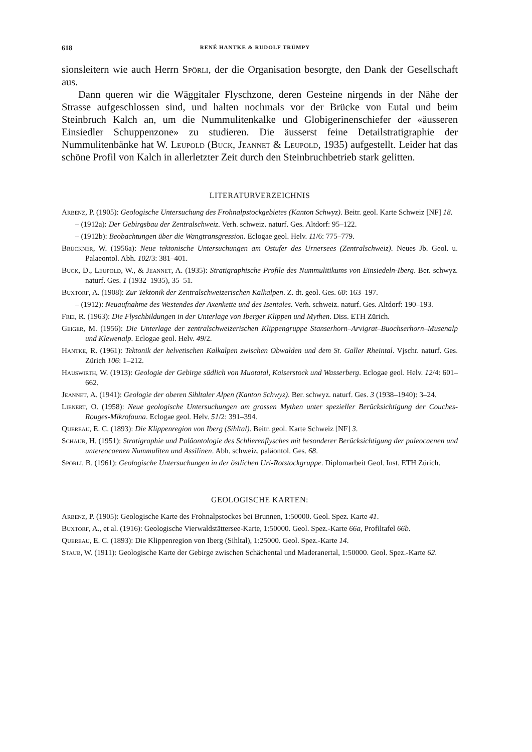618 RENÉ HANTKE & RUDOLF TRÜMPY
sionsleitern wie auch Herrn Spörli, der die Organisation besorgte, den Dank der Gesellschaft aus.
Dann queren wir die Wäggitaler Flyschzone, deren Gesteine nirgends in der Nähe der Strasse aufgeschlossen sind, und halten nochmals vor der Brücke von Eutal und beim Steinbruch Kalch an, um die Nummulitenkalke und Globigerinenschiefer der «äusseren Einsiedler Schuppenzone» zu studieren. Die äusserst feine Detailstratigraphie der Nummulitenbänke hat W. Leupold (Buck, Jeannet & Leupold, 1935) aufgestellt. Leider hat das schöne Profil von Kalch in allerletzter Zeit durch den Steinbruchbetrieb stark gelitten.
LITERATURVERZEICHNIS
Arbenz, P. (1905): Geologische Untersuchung des Frohnalpstockgebietes (Kanton Schwyz). Beitr. geol. Karte Schweiz [NF] 18.
– (1912a): Der Gebirgsbau der Zentralschweiz. Verh. schweiz. naturf. Ges. Altdorf: 95–122.
– (1912b): Beobachtungen über die Wangtransgression. Eclogae geol. Helv. 11/6: 775–779.
Brückner, W. (1956a): Neue tektonische Untersuchungen am Ostufer des Urnersees (Zentralschweiz). Neues Jb. Geol. u. Palaeontol. Abh. 102/3: 381–401.
Buck, D., Leupold, W., & Jeannet, A. (1935): Stratigraphische Profile des Nummulitikums von Einsiedeln-Iberg. Ber. schwyz. naturf. Ges. 1 (1932–1935), 35–51.
Buxtorf, A. (1908): Zur Tektonik der Zentralschweizerischen Kalkalpen. Z. dt. geol. Ges. 60: 163–197.
– (1912): Neuaufnahme des Westendes der Axenkette und des Isentales. Verh. schweiz. naturf. Ges. Altdorf: 190–193.
Frei, R. (1963): Die Flyschbildungen in der Unterlage von Iberger Klippen und Mythen. Diss. ETH Zürich.
Geiger, M. (1956): Die Unterlage der zentralschweizerischen Klippengruppe Stanserhorn–Arvigrat–Buochserhorn–Musenalp und Klewenalp. Eclogae geol. Helv. 49/2.
Hantke, R. (1961): Tektonik der helvetischen Kalkalpen zwischen Obwalden und dem St. Galler Rheintal. Vjschr. naturf. Ges. Zürich 106: 1–212.
Hauswirth, W. (1913): Geologie der Gebirge südlich von Muotatal, Kaiserstock und Wasserberg. Eclogae geol. Helv. 12/4: 601–662.
Jeannet, A. (1941): Geologie der oberen Sihltaler Alpen (Kanton Schwyz). Ber. schwyz. naturf. Ges. 3 (1938–1940): 3–24.
Lienert, O. (1958): Neue geologische Untersuchungen am grossen Mythen unter spezieller Berücksichtigung der Couches-Rouges-Mikrofauna. Eclogae geol. Helv. 51/2: 391–394.
Quereau, E. C. (1893): Die Klippenregion von Iberg (Sihltal). Beitr. geol. Karte Schweiz [NF] 3.
Schaub, H. (1951): Stratigraphie und Paläontologie des Schlierenflysches mit besonderer Berücksichtigung der paleocaenen und untereocaenen Nummuliten und Assilinen. Abh. schweiz. paläontol. Ges. 68.
Spörli, B. (1961): Geologische Untersuchungen in der östlichen Uri-Rotstockgruppe. Diplomarbeit Geol. Inst. ETH Zürich.
GEOLOGISCHE KARTEN:
Arbenz, P. (1905): Geologische Karte des Frohnalpstockes bei Brunnen, 1:50000. Geol. Spez. Karte 41.
Buxtorf, A., et al. (1916): Geologische Vierwaldstättersee-Karte, 1:50000. Geol. Spez.-Karte 66a, Profiltafel 66b.
Quereau, E. C. (1893): Die Klippenregion von Iberg (Sihltal), 1:25000. Geol. Spez.-Karte 14.
Staub, W. (1911): Geologische Karte der Gebirge zwischen Schächental und Maderanertal, 1:50000. Geol. Spez.-Karte 62.